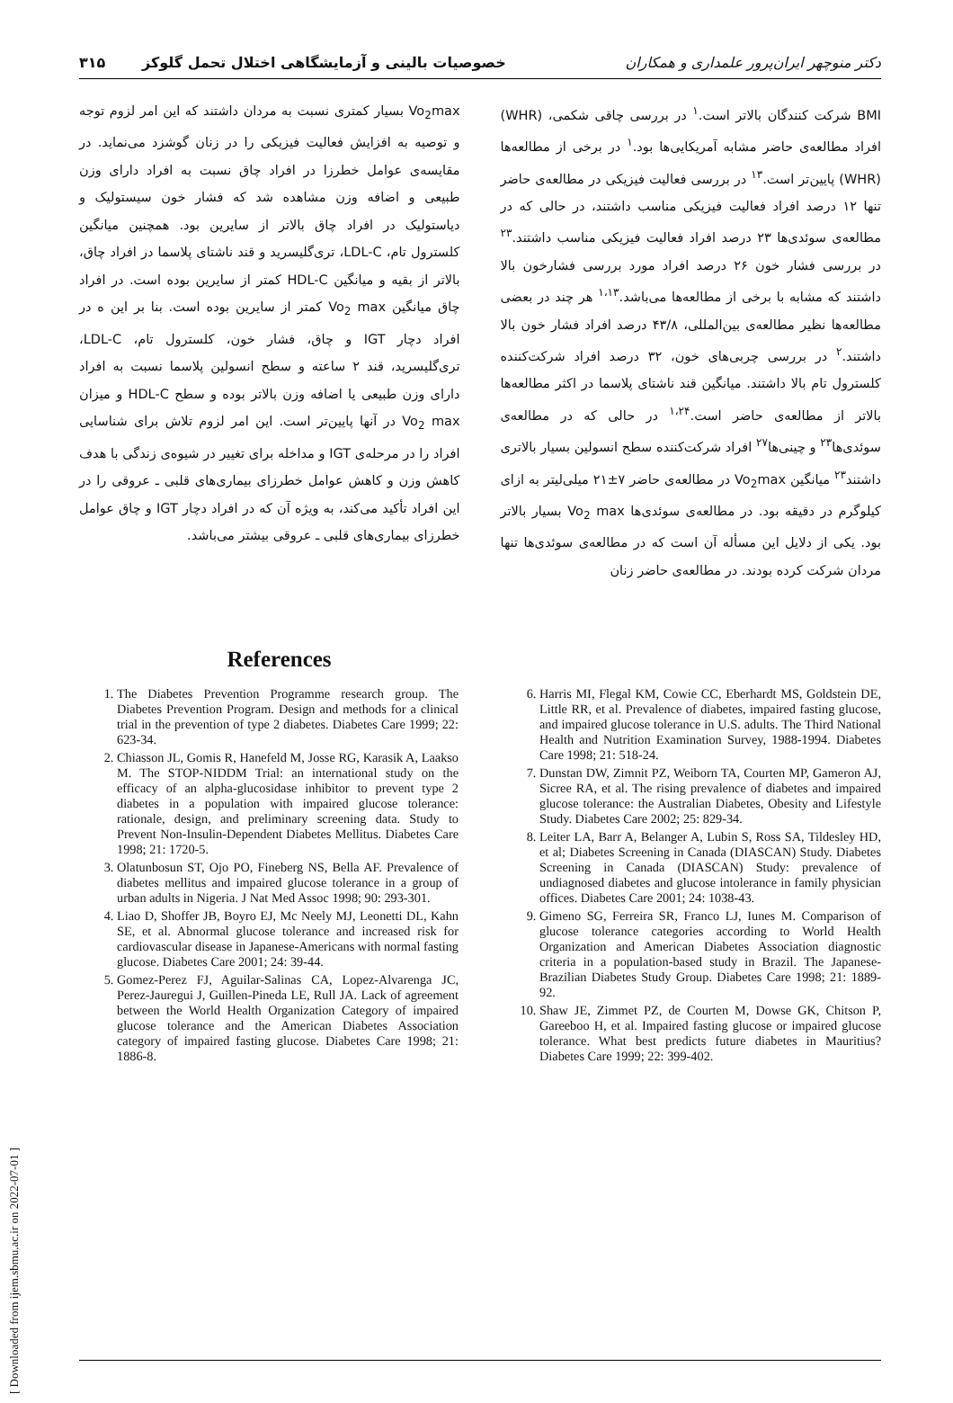دکتر منوچهر ایران‌پرور علمداری و همکاران خصوصیات بالینی و آزمایشگاهی اختلال تحمل گلوکز ۳۱۵
BMI شرکت کنندگان بالاتر است.<sup>۱</sup> در بررسی چاقی شکمی، (WHR) افراد مطالعه‌ی حاضر مشابه آمریکایی‌ها بود.<sup>۱</sup> در برخی از مطالعه‌ها (WHR) پایین‌تر است.<sup>۱۳</sup> در بررسی فعالیت فیزیکی در مطالعه‌ی حاضر تنها ۱۲ درصد افراد فعالیت فیزیکی مناسب داشتند، در حالی که در مطالعه‌ی سوئدی‌ها ۲۳ درصد افراد فعالیت فیزیکی مناسب داشتند.<sup>۲۳</sup> در بررسی فشار خون ۲۶ درصد افراد مورد بررسی فشارخون بالا داشتند که مشابه با برخی از مطالعه‌ها می‌باشد.<sup>۱،۱۳</sup> هر چند در بعضی مطالعه‌ها نظیر مطالعه‌ی بین‌المللی، ۴۳/۸ درصد افراد فشار خون بالا داشتند.<sup>۲</sup> در بررسی چربی‌های خون، ۳۲ درصد افراد شرکت‌کننده کلسترول تام بالا داشتند. میانگین قند ناشتای پلاسما در اکثر مطالعه‌ها بالاتر از مطالعه‌ی حاضر است.<sup>۱،۲۴</sup> در حالی که در مطالعه‌ی سوئدی‌ها<sup>۲۳</sup> و چینی‌ها<sup>۲۷</sup> افراد شرکت‌کننده سطح انسولین بسیار بالاتری داشتند<sup>۲۳</sup> میانگین Vo<sub>2</sub>max در مطالعه‌ی حاضر ۷±۲۱ میلی‌لیتر به ازای کیلوگرم در دقیقه بود. در مطالعه‌ی سوئدی‌ها Vo<sub>2</sub> max بسیار بالاتر بود. یکی از دلایل این مسأله آن است که در مطالعه‌ی سوئدی‌ها تنها مردان شرکت کرده بودند. در مطالعه‌ی حاضر زنان
Vo<sub>2</sub>max بسیار کمتری نسبت به مردان داشتند که این امر لزوم توجه و توصیه به افزایش فعالیت فیزیکی را در زنان گوشزد می‌نماید. در مقایسه‌ی عوامل خطرزا در افراد چاق نسبت به افراد دارای وزن طبیعی و اضافه وزن مشاهده شد که فشار خون سیستولیک و دیاستولیک در افراد چاق بالاتر از سایرین بود. همچنین میانگین کلسترول تام، LDL-C، تری‌گلیسرید و قند ناشتای پلاسما در افراد چاق، بالاتر از بقیه و میانگین HDL-C کمتر از سایرین بوده است. در افراد چاق میانگین Vo<sub>2</sub> max کمتر از سایرین بوده است. بنا بر این ه در افراد دچار IGT و چاق، فشار خون، کلسترول تام، LDL-C، تری‌گلیسرید، قند ۲ ساعته و سطح انسولین پلاسما نسبت به افراد دارای وزن طبیعی یا اضافه وزن بالاتر بوده و سطح HDL-C و میزان Vo<sub>2</sub> max در آنها پایین‌تر است. این امر لزوم تلاش برای شناسایی افراد را در مرحله‌ی IGT و مداخله برای تغییر در شیوه‌ی زندگی با هدف کاهش وزن و کاهش عوامل خطرزای بیماری‌های قلبی ـ عروقی را در این افراد تأکید می‌کند، به ویژه آن که در افراد دچار IGT و چاق عوامل خطرزای بیماری‌های قلبی ـ عروقی بیشتر می‌باشد.
References
1. The Diabetes Prevention Programme research group. The Diabetes Prevention Program. Design and methods for a clinical trial in the prevention of type 2 diabetes. Diabetes Care 1999; 22: 623-34.
2. Chiasson JL, Gomis R, Hanefeld M, Josse RG, Karasik A, Laakso M. The STOP-NIDDM Trial: an international study on the efficacy of an alpha-glucosidase inhibitor to prevent type 2 diabetes in a population with impaired glucose tolerance: rationale, design, and preliminary screening data. Study to Prevent Non-Insulin-Dependent Diabetes Mellitus. Diabetes Care 1998; 21: 1720-5.
3. Olatunbosun ST, Ojo PO, Fineberg NS, Bella AF. Prevalence of diabetes mellitus and impaired glucose tolerance in a group of urban adults in Nigeria. J Nat Med Assoc 1998; 90: 293-301.
4. Liao D, Shoffer JB, Boyro EJ, Mc Neely MJ, Leonetti DL, Kahn SE, et al. Abnormal glucose tolerance and increased risk for cardiovascular disease in Japanese-Americans with normal fasting glucose. Diabetes Care 2001; 24: 39-44.
5. Gomez-Perez FJ, Aguilar-Salinas CA, Lopez-Alvarenga JC, Perez-Jauregui J, Guillen-Pineda LE, Rull JA. Lack of agreement between the World Health Organization Category of impaired glucose tolerance and the American Diabetes Association category of impaired fasting glucose. Diabetes Care 1998; 21: 1886-8.
6. Harris MI, Flegal KM, Cowie CC, Eberhardt MS, Goldstein DE, Little RR, et al. Prevalence of diabetes, impaired fasting glucose, and impaired glucose tolerance in U.S. adults. The Third National Health and Nutrition Examination Survey, 1988-1994. Diabetes Care 1998; 21: 518-24.
7. Dunstan DW, Zimnit PZ, Weiborn TA, Courten MP, Gameron AJ, Sicree RA, et al. The rising prevalence of diabetes and impaired glucose tolerance: the Australian Diabetes, Obesity and Lifestyle Study. Diabetes Care 2002; 25: 829-34.
8. Leiter LA, Barr A, Belanger A, Lubin S, Ross SA, Tildesley HD, et al; Diabetes Screening in Canada (DIASCAN) Study. Diabetes Screening in Canada (DIASCAN) Study: prevalence of undiagnosed diabetes and glucose intolerance in family physician offices. Diabetes Care 2001; 24: 1038-43.
9. Gimeno SG, Ferreira SR, Franco LJ, Iunes M. Comparison of glucose tolerance categories according to World Health Organization and American Diabetes Association diagnostic criteria in a population-based study in Brazil. The Japanese-Brazilian Diabetes Study Group. Diabetes Care 1998; 21: 1889-92.
10. Shaw JE, Zimmet PZ, de Courten M, Dowse GK, Chitson P, Gareeboo H, et al. Impaired fasting glucose or impaired glucose tolerance. What best predicts future diabetes in Mauritius? Diabetes Care 1999; 22: 399-402.
[ Downloaded from ijem.sbmu.ac.ir on 2022-07-01 ]